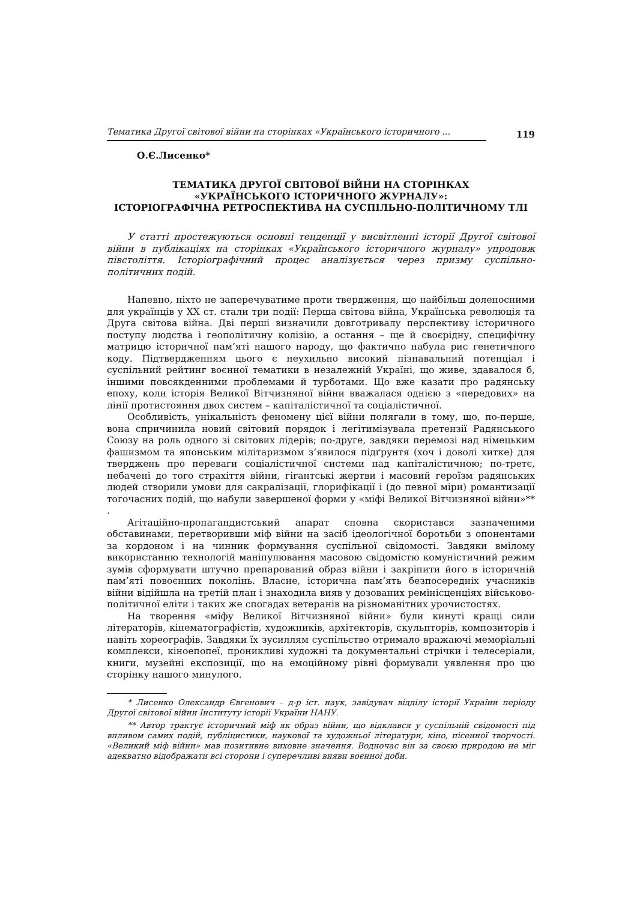Тематика Другої світової війни на сторінках «Українського історичного ... 119
О.Є.Лисенко*
ТЕМАТИКА ДРУГОЇ СВІТОВОЇ ВіЙНИ НА СТОРІНКАХ
«УКРАЇНСЬКОГО ІСТОРИЧНОГО ЖУРНАЛУ»:
ІСТОРІОГРАФІЧНА РЕТРОСПЕКТИВА НА СУСПІЛЬНО-ПОЛІТИЧНОМУ ТЛІ
У статті простежуються основні тенденції у висвітленні історії Другої світової війни в публікаціях на сторінках «Українського історичного журналу» упродовж півстоліття. Історіографічний процес аналізується через призму суспільно-політичних подій.
Напевно, ніхто не заперечуватиме проти твердження, що найбільш доленосними для українців у XX ст. стали три події: Перша світова війна, Українська революція та Друга світова війна. Дві перші визначили довготривалу перспективу історичного поступу людства і геополітичну колізію, а остання – ще й своєрідну, специфічну матрицю історичної пам’яті нашого народу, що фактично набула рис генетичного коду. Підтвердженням цього є неухильно високий пізнавальний потенціал і суспільний рейтинг воєнної тематики в незалежній Україні, що живе, здавалося б, іншими повсякденними проблемами й турботами. Що вже казати про радянську епоху, коли історія Великої Вітчизняної війни вважалася однією з «передових» на лінії протистояння двох систем – капіталістичної та соціалістичної.
Особливість, унікальність феномену цієї війни полягали в тому, що, по-перше, вона спричинила новий світовий порядок і легітимізувала претензії Радянського Союзу на роль одного зі світових лідерів; по-друге, завдяки перемозі над німецьким фашизмом та японським мілітаризмом з’явилося підґрунтя (хоч і доволі хитке) для тверджень про переваги соціалістичної системи над капіталістичною; по-третє, небачені до того страхіття війни, гігантські жертви і масовий героїзм радянських людей створили умови для сакралізації, глорифікації і (до певної міри) романтизації тогочасних подій, що набули завершеної форми у «міфі Великої Вітчизняної війни»** .
Агітаційно-пропагандистський апарат сповна скористався зазначеними обставинами, перетворивши міф війни на засіб ідеологічної боротьби з опонентами за кордоном і на чинник формування суспільної свідомості. Завдяки вмілому використанню технологій маніпулювання масовою свідомістю комуністичний режим зумів сформувати штучно препарований образ війни і закріпити його в історичній пам’яті повоєнних поколінь. Власне, історична пам’ять безпосередніх учасників війни відійшла на третій план і знаходила вияв у дозованих ремінісценціях військово-політичної еліти і таких же спогадах ветеранів на різноманітних урочистостях.
На творення «міфу Великої Вітчизняної війни» були кинуті кращі сили літераторів, кінематографістів, художників, архітекторів, скульпторів, композиторів і навіть хореографів. Завдяки їх зусиллям суспільство отримало вражаючі меморіальні комплекси, кіноепопеї, проникливі художні та документальні стрічки і телесеріали, книги, музейні експозиції, що на емоційному рівні формували уявлення про цю сторінку нашого минулого.
* Лисенко Олександр Євгенович – д-р іст. наук, завідувач відділу історії України періоду Другої світової війни Інституту історії України НАНУ.
** Автор трактує історичний міф як образ війни, що відклався у суспільній свідомості під впливом самих подій, публіцистики, наукової та художньої літератури, кіно, пісенної творчості. «Великий міф війни» мав позитивне виховне значення. Водночас він за своєю природою не міг адекватно відображати всі сторони і суперечливі вияви воєнної доби.